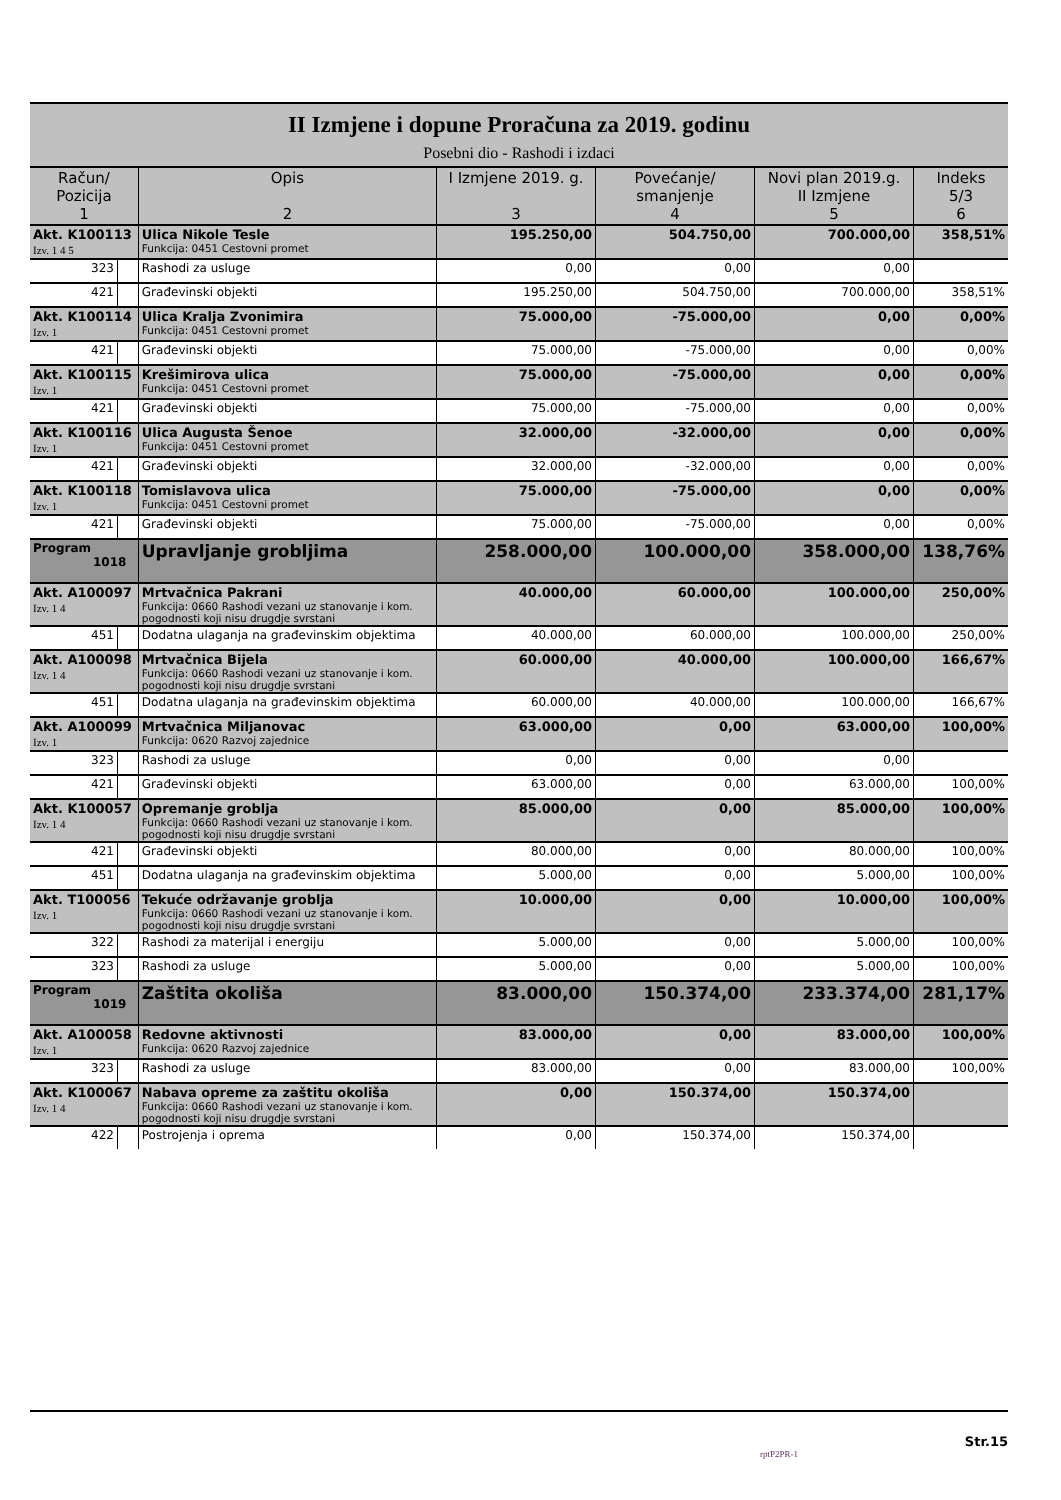II Izmjene i dopune Proračuna za 2019. godinu
Posebni dio - Rashodi i izdaci
| Račun/ Pozicija 1 | | Opis 2 | I Izmjene 2019. g. 3 | Povećanje/ smanjenje 4 | Novi plan 2019.g. II Izmjene 5 | Indeks 5/3 6 |
| --- | --- | --- | --- | --- | --- | --- |
| Akt. K100113 Izv. 1 4 5 | | Ulica Nikole Tesle Funkcija: 0451 Cestovni promet | 195.250,00 | 504.750,00 | 700.000,00 | 358,51% |
| 323 | | Rashodi za usluge | 0,00 | 0,00 | 0,00 | |
| 421 | | Građevinski objekti | 195.250,00 | 504.750,00 | 700.000,00 | 358,51% |
| Akt. K100114 Izv. 1 | | Ulica Kralja Zvonimira Funkcija: 0451 Cestovni promet | 75.000,00 | -75.000,00 | 0,00 | 0,00% |
| 421 | | Građevinski objekti | 75.000,00 | -75.000,00 | 0,00 | 0,00% |
| Akt. K100115 Izv. 1 | | Krešimirova ulica Funkcija: 0451 Cestovni promet | 75.000,00 | -75.000,00 | 0,00 | 0,00% |
| 421 | | Građevinski objekti | 75.000,00 | -75.000,00 | 0,00 | 0,00% |
| Akt. K100116 Izv. 1 | | Ulica Augusta Šenoe Funkcija: 0451 Cestovni promet | 32.000,00 | -32.000,00 | 0,00 | 0,00% |
| 421 | | Građevinski objekti | 32.000,00 | -32.000,00 | 0,00 | 0,00% |
| Akt. K100118 Izv. 1 | | Tomislavova ulica Funkcija: 0451 Cestovni promet | 75.000,00 | -75.000,00 | 0,00 | 0,00% |
| 421 | | Građevinski objekti | 75.000,00 | -75.000,00 | 0,00 | 0,00% |
| Program 1018 | | Upravljanje grobljima | 258.000,00 | 100.000,00 | 358.000,00 | 138,76% |
| Akt. A100097 Izv. 1 4 | | Mrtvačnica Pakrani Funkcija: 0660 Rashodi vezani uz stanovanje i kom. pogodnosti koji nisu drugdje svrstani | 40.000,00 | 60.000,00 | 100.000,00 | 250,00% |
| 451 | | Dodatna ulaganja na građevinskim objektima | 40.000,00 | 60.000,00 | 100.000,00 | 250,00% |
| Akt. A100098 Izv. 1 4 | | Mrtvačnica Bijela Funkcija: 0660 Rashodi vezani uz stanovanje i kom. pogodnosti koji nisu drugdje svrstani | 60.000,00 | 40.000,00 | 100.000,00 | 166,67% |
| 451 | | Dodatna ulaganja na građevinskim objektima | 60.000,00 | 40.000,00 | 100.000,00 | 166,67% |
| Akt. A100099 Izv. 1 | | Mrtvačnica Miljanovac Funkcija: 0620 Razvoj zajednice | 63.000,00 | 0,00 | 63.000,00 | 100,00% |
| 323 | | Rashodi za usluge | 0,00 | 0,00 | 0,00 | |
| 421 | | Građevinski objekti | 63.000,00 | 0,00 | 63.000,00 | 100,00% |
| Akt. K100057 Izv. 1 4 | | Opremanje groblja Funkcija: 0660 Rashodi vezani uz stanovanje i kom. pogodnosti koji nisu drugdje svrstani | 85.000,00 | 0,00 | 85.000,00 | 100,00% |
| 421 | | Građevinski objekti | 80.000,00 | 0,00 | 80.000,00 | 100,00% |
| 451 | | Dodatna ulaganja na građevinskim objektima | 5.000,00 | 0,00 | 5.000,00 | 100,00% |
| Akt. T100056 Izv. 1 | | Tekuće održavanje groblja Funkcija: 0660 Rashodi vezani uz stanovanje i kom. pogodnosti koji nisu drugdje svrstani | 10.000,00 | 0,00 | 10.000,00 | 100,00% |
| 322 | | Rashodi za materijal i energiju | 5.000,00 | 0,00 | 5.000,00 | 100,00% |
| 323 | | Rashodi za usluge | 5.000,00 | 0,00 | 5.000,00 | 100,00% |
| Program 1019 | | Zaštita okoliša | 83.000,00 | 150.374,00 | 233.374,00 | 281,17% |
| Akt. A100058 Izv. 1 | | Redovne aktivnosti Funkcija: 0620 Razvoj zajednice | 83.000,00 | 0,00 | 83.000,00 | 100,00% |
| 323 | | Rashodi za usluge | 83.000,00 | 0,00 | 83.000,00 | 100,00% |
| Akt. K100067 Izv. 1 4 | | Nabava opreme za zaštitu okoliša Funkcija: 0660 Rashodi vezani uz stanovanje i kom. pogodnosti koji nisu drugdje svrstani | 0,00 | 150.374,00 | 150.374,00 | |
| 422 | | Postrojenja i oprema | 0,00 | 150.374,00 | 150.374,00 | |
Str.15
rptP2PR-1